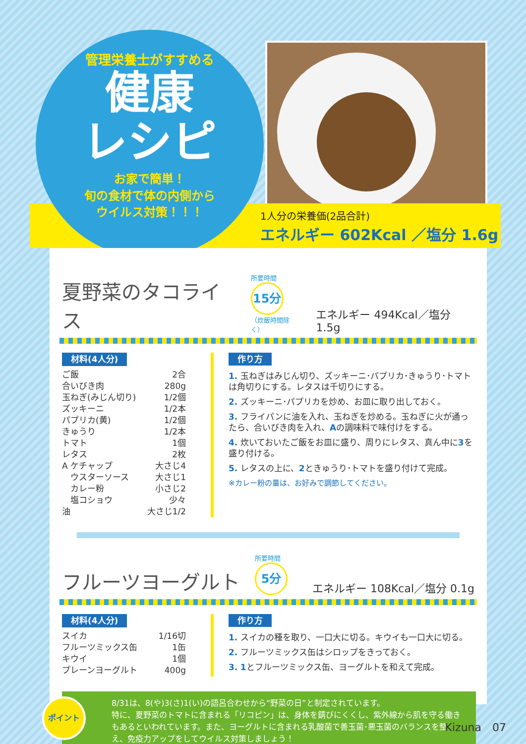管理栄養士がすすめる
健康
レシピ
お家で簡単！
旬の食材で体の内側から
ウイルス対策！！！
1人分の栄養価(2品合計)
エネルギー 602Kcal ／塩分 1.6g
夏野菜のタコライス
所要時間
15分
（炊飯時間除く）
エネルギー 494Kcal／塩分 1.5g
材料(4人分)
ご飯 2合
合いびき肉 280g
玉ねぎ(みじん切り) 1/2個
ズッキーニ 1/2本
パプリカ(黄) 1/2個
きゅうり 1/2本
トマト 1個
レタス 2枚
A ケチャップ 大さじ4
　ウスターソース 大さじ1
　カレー粉 小さじ2
　塩コショウ 少々
油 大さじ1/2
作り方
1. 玉ねぎはみじん切り、ズッキーニ･パプリカ･きゅうり･トマトは角切りにする。レタスは千切りにする。
2. ズッキーニ･パプリカを炒め、お皿に取り出しておく。
3. フライパンに油を入れ、玉ねぎを炒める。玉ねぎに火が通ったら、合いびき肉を入れ、Aの調味料で味付けをする。
4. 炊いておいたご飯をお皿に盛り、周りにレタス、真ん中に3を盛り付ける。
5. レタスの上に、2ときゅうり･トマトを盛り付けて完成。
※カレー粉の量は、お好みで調節してください。
フルーツヨーグルト
所要時間
5分
エネルギー 108Kcal／塩分 0.1g
材料(4人分)
スイカ 1/16切
フルーツミックス缶 1缶
キウイ 1個
プレーンヨーグルト 400g
作り方
1. スイカの種を取り、一口大に切る。キウイも一口大に切る。
2. フルーツミックス缶はシロップをきっておく。
3. 1とフルーツミックス缶、ヨーグルトを和えて完成。
ポイント
8/31は、8(や)3(さ)1(い)の語呂合わせから“野菜の日”と制定されています。
特に、夏野菜のトマトに含まれる「リコピン」は、身体を錆びにくくし、紫外線から肌を守る働きもあるといわれています。また、ヨーグルトに含まれる乳酸菌で善玉菌･悪玉菌のバランスを整え、免疫力アップをしてウイルス対策しましょう！
Kizuna　07